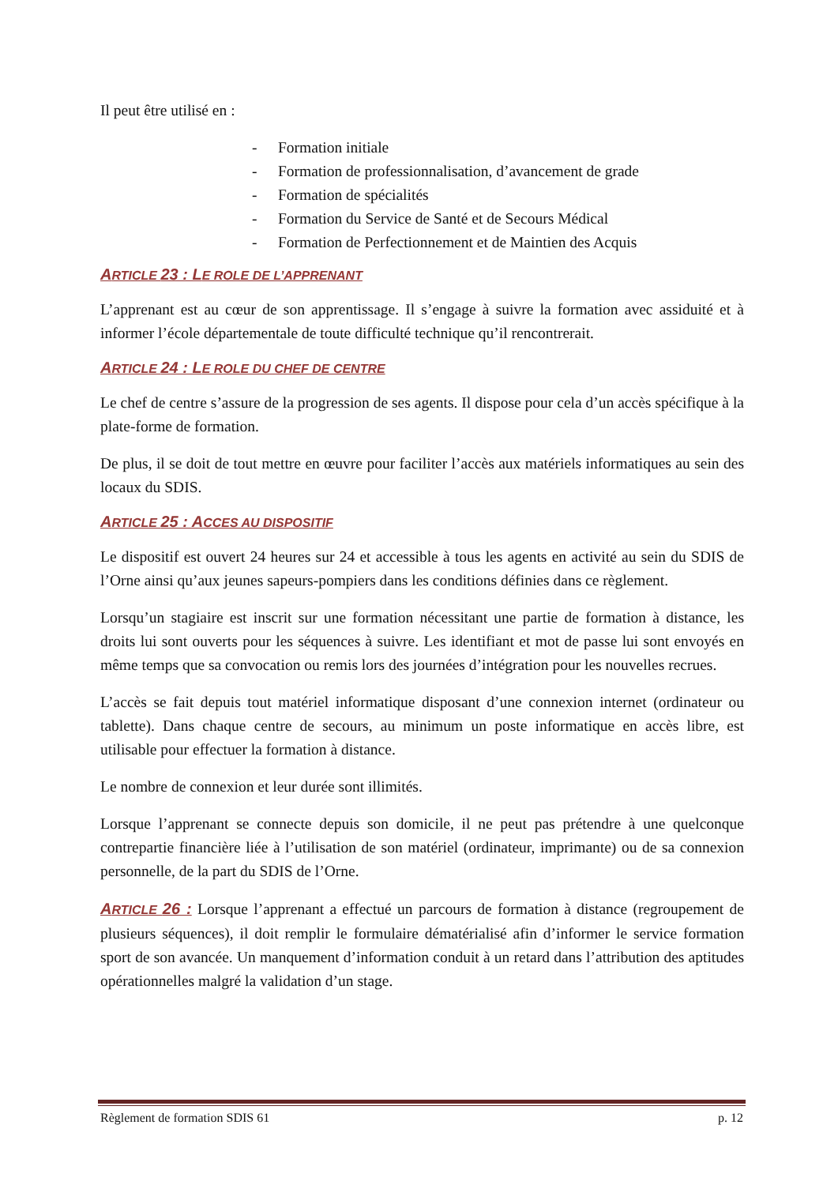Il peut être utilisé en :
- Formation initiale
- Formation de professionnalisation, d’avancement de grade
- Formation de spécialités
- Formation du Service de Santé et de Secours Médical
- Formation de Perfectionnement et de Maintien des Acquis
ARTICLE 23 : LE ROLE DE L’APPRENANT
L’apprenant est au cœur de son apprentissage. Il s’engage à suivre la formation avec assiduité et à informer l’école départementale de toute difficulté technique qu’il rencontrerait.
ARTICLE 24 : LE ROLE DU CHEF DE CENTRE
Le chef de centre s’assure de la progression de ses agents. Il dispose pour cela d’un accès spécifique à la plate-forme de formation.
De plus, il se doit de tout mettre en œuvre pour faciliter l’accès aux matériels informatiques au sein des locaux du SDIS.
ARTICLE 25 : ACCES AU DISPOSITIF
Le dispositif est ouvert 24 heures sur 24 et accessible à tous les agents en activité au sein du SDIS de l’Orne ainsi qu’aux jeunes sapeurs-pompiers dans les conditions définies dans ce règlement.
Lorsqu’un stagiaire est inscrit sur une formation nécessitant une partie de formation à distance, les droits lui sont ouverts pour les séquences à suivre. Les identifiant et mot de passe lui sont envoyés en même temps que sa convocation ou remis lors des journées d’intégration pour les nouvelles recrues.
L’accès se fait depuis tout matériel informatique disposant d’une connexion internet (ordinateur ou tablette). Dans chaque centre de secours, au minimum un poste informatique en accès libre, est utilisable pour effectuer la formation à distance.
Le nombre de connexion et leur durée sont illimités.
Lorsque l’apprenant se connecte depuis son domicile, il ne peut pas prétendre à une quelconque contrepartie financière liée à l’utilisation de son matériel (ordinateur, imprimante) ou de sa connexion personnelle, de la part du SDIS de l’Orne.
ARTICLE 26 : Lorsque l’apprenant a effectué un parcours de formation à distance (regroupement de plusieurs séquences), il doit remplir le formulaire dématérialisé afin d’informer le service formation sport de son avancée. Un manquement d’information conduit à un retard dans l’attribution des aptitudes opérationnelles malgré la validation d’un stage.
Règlement de formation SDIS 61 p. 12